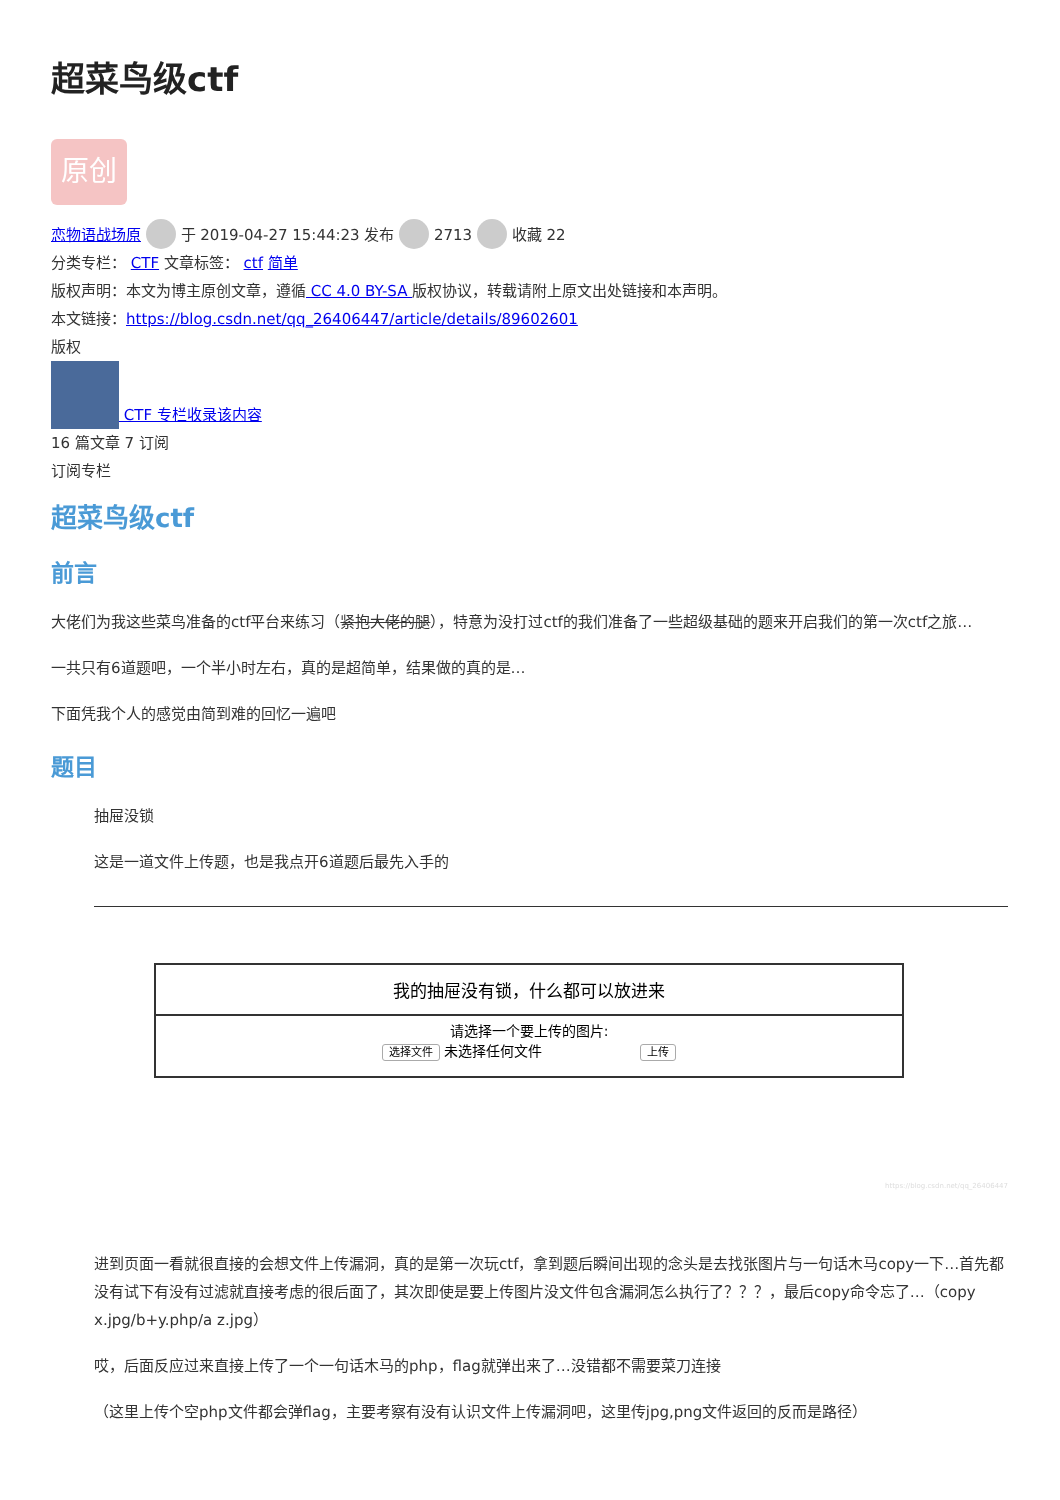超菜鸟级ctf
原创
恋物语战场原 于 2019-04-27 15:44:23 发布 2713 收藏 22
分类专栏： CTF 文章标签： ctf 简单
版权声明：本文为博主原创文章，遵循 CC 4.0 BY-SA 版权协议，转载请附上原文出处链接和本声明。
本文链接：https://blog.csdn.net/qq_26406447/article/details/89602601
版权
CTF 专栏收录该内容
16 篇文章 7 订阅
订阅专栏
超菜鸟级ctf
前言
大佬们为我这些菜鸟准备的ctf平台来练习（紧抱大佬的腿），特意为没打过ctf的我们准备了一些超级基础的题来开启我们的第一次ctf之旅…
一共只有6道题吧，一个半小时左右，真的是超简单，结果做的真的是…
下面凭我个人的感觉由简到难的回忆一遍吧
题目
抽屉没锁
这是一道文件上传题，也是我点开6道题后最先入手的
我的抽屉没有锁，什么都可以放进来
请选择一个要上传的图片:
选择文件 未选择任何文件 上传
https://blog.csdn.net/qq_26406447
进到页面一看就很直接的会想文件上传漏洞，真的是第一次玩ctf，拿到题后瞬间出现的念头是去找张图片与一句话木马copy一下…首先都没有试下有没有过滤就直接考虑的很后面了，其次即使是要上传图片没文件包含漏洞怎么执行了？？？，最后copy命令忘了…（copy x.jpg/b+y.php/a z.jpg）
哎，后面反应过来直接上传了一个一句话木马的php，flag就弹出来了…没错都不需要菜刀连接
（这里上传个空php文件都会弹flag，主要考察有没有认识文件上传漏洞吧，这里传jpg,png文件返回的反而是路径）